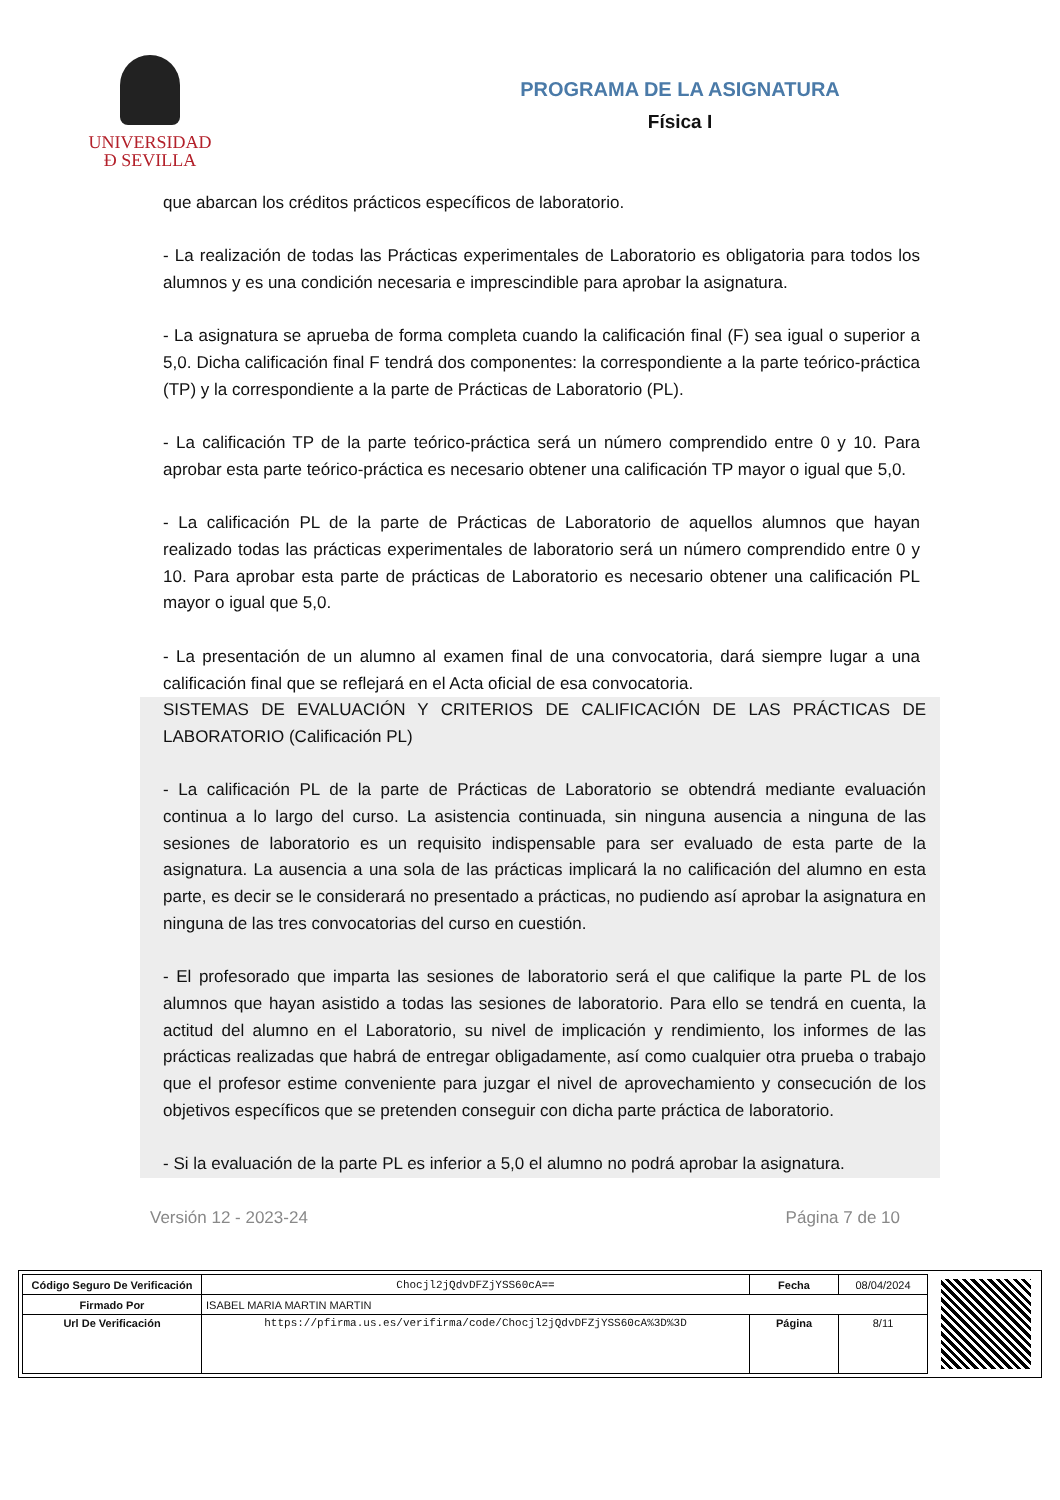UNIVERSIDAD
Ð SEVILLA
PROGRAMA DE LA ASIGNATURA
Física I
que abarcan los créditos prácticos específicos de laboratorio.
- La realización de todas las Prácticas experimentales de Laboratorio es obligatoria para todos los alumnos y es una condición necesaria e imprescindible para aprobar la asignatura.
- La asignatura se aprueba de forma completa cuando la calificación final (F) sea igual o superior a 5,0. Dicha calificación final F tendrá dos componentes: la correspondiente a la parte teórico-práctica (TP) y la correspondiente a la parte de Prácticas de Laboratorio (PL).
- La calificación TP de la parte teórico-práctica será un número comprendido entre 0 y 10. Para aprobar esta parte teórico-práctica es necesario obtener una calificación TP mayor o igual que 5,0.
- La calificación PL de la parte de Prácticas de Laboratorio de aquellos alumnos que hayan realizado todas las prácticas experimentales de laboratorio será un número comprendido entre 0 y 10. Para aprobar esta parte de prácticas de Laboratorio es necesario obtener una calificación PL mayor o igual que 5,0.
- La presentación de un alumno al examen final de una convocatoria, dará siempre lugar a una calificación final que se reflejará en el Acta oficial de esa convocatoria.
SISTEMAS DE EVALUACIÓN Y CRITERIOS DE CALIFICACIÓN DE LAS PRÁCTICAS DE LABORATORIO (Calificación PL)
- La calificación PL de la parte de Prácticas de Laboratorio se obtendrá mediante evaluación continua a lo largo del curso. La asistencia continuada, sin ninguna ausencia a ninguna de las sesiones de laboratorio es un requisito indispensable para ser evaluado de esta parte de la asignatura. La ausencia a una sola de las prácticas implicará la no calificación del alumno en esta parte, es decir se le considerará no presentado a prácticas, no pudiendo así aprobar la asignatura en ninguna de las tres convocatorias del curso en cuestión.
- El profesorado que imparta las sesiones de laboratorio será el que califique la parte PL de los alumnos que hayan asistido a todas las sesiones de laboratorio. Para ello se tendrá en cuenta, la actitud del alumno en el Laboratorio, su nivel de implicación y rendimiento, los informes de las prácticas realizadas que habrá de entregar obligadamente, así como cualquier otra prueba o trabajo que el profesor estime conveniente para juzgar el nivel de aprovechamiento y consecución de los objetivos específicos que se pretenden conseguir con dicha parte práctica de laboratorio.
- Si la evaluación de la parte PL es inferior a 5,0 el alumno no podrá aprobar la asignatura.
Versión 12 - 2023-24 Página 7 de 10
| Código Seguro De Verificación | Chocjl2jQdvDFZjYSS60cA== | Fecha | 08/04/2024 |
| Firmado Por | ISABEL MARIA MARTIN MARTIN | | |
| Url De Verificación | https://pfirma.us.es/verifirma/code/Chocjl2jQdvDFZjYSS60cA%3D%3D | Página | 8/11 |